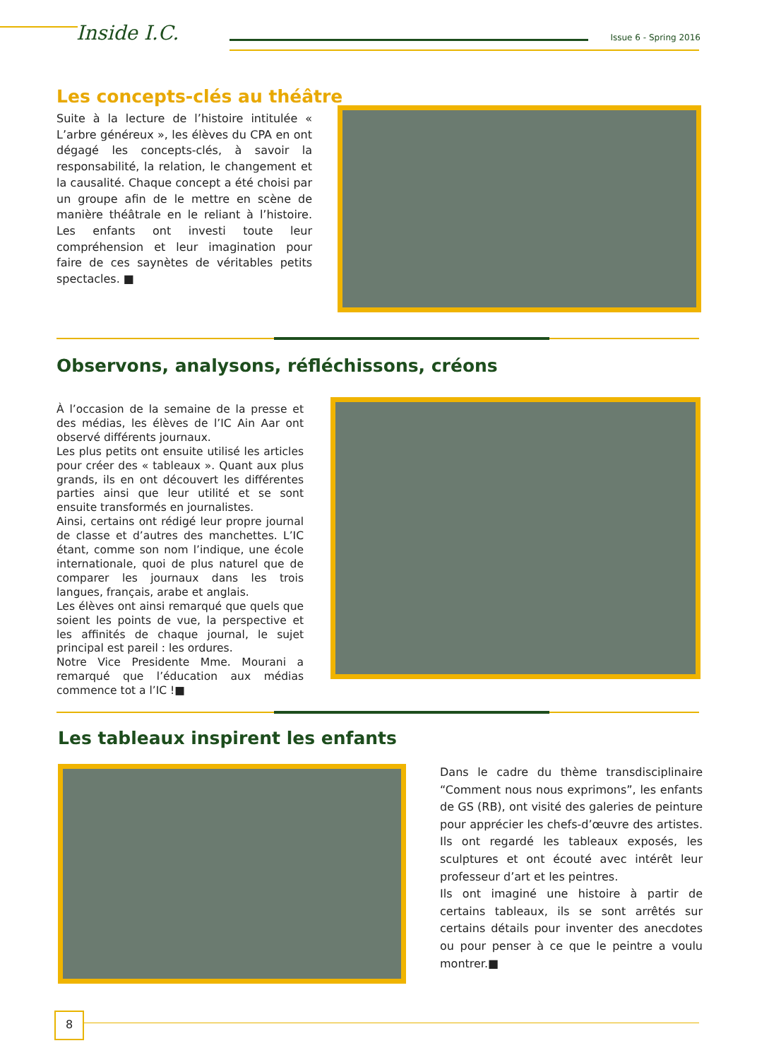Inside I.C. Issue 6 - Spring 2016
Les concepts-clés au théâtre
Suite à la lecture de l’histoire intitulée « L’arbre généreux », les élèves du CPA en ont dégagé les concepts-clés, à savoir la responsabilité, la relation, le changement et la causalité. Chaque concept a été choisi par un groupe afin de le mettre en scène de manière théâtrale en le reliant à l’histoire. Les enfants ont investi toute leur compréhension et leur imagination pour faire de ces saynètes de véritables petits spectacles. ■
Observons, analysons, réfléchissons, créons
À l’occasion de la semaine de la presse et des médias, les élèves de l’IC Ain Aar ont observé différents journaux.
Les plus petits ont ensuite utilisé les articles pour créer des « tableaux ». Quant aux plus grands, ils en ont découvert les différentes parties ainsi que leur utilité et se sont ensuite transformés en journalistes.
Ainsi, certains ont rédigé leur propre journal de classe et d’autres des manchettes. L’IC étant, comme son nom l’indique, une école internationale, quoi de plus naturel que de comparer les journaux dans les trois langues, français, arabe et anglais.
Les élèves ont ainsi remarqué que quels que soient les points de vue, la perspective et les affinités de chaque journal, le sujet principal est pareil : les ordures.
Notre Vice Presidente Mme. Mourani a remarqué que l’éducation aux médias commence tot a l’IC !■
Les tableaux inspirent les enfants
Dans le cadre du thème transdisciplinaire “Comment nous nous exprimons”, les enfants de GS (RB), ont visité des galeries de peinture pour apprécier les chefs-d’œuvre des artistes. Ils ont regardé les tableaux exposés, les sculptures et ont écouté avec intérêt leur professeur d’art et les peintres.
Ils ont imaginé une histoire à partir de certains tableaux, ils se sont arrêtés sur certains détails pour inventer des anecdotes ou pour penser à ce que le peintre a voulu montrer.■
8